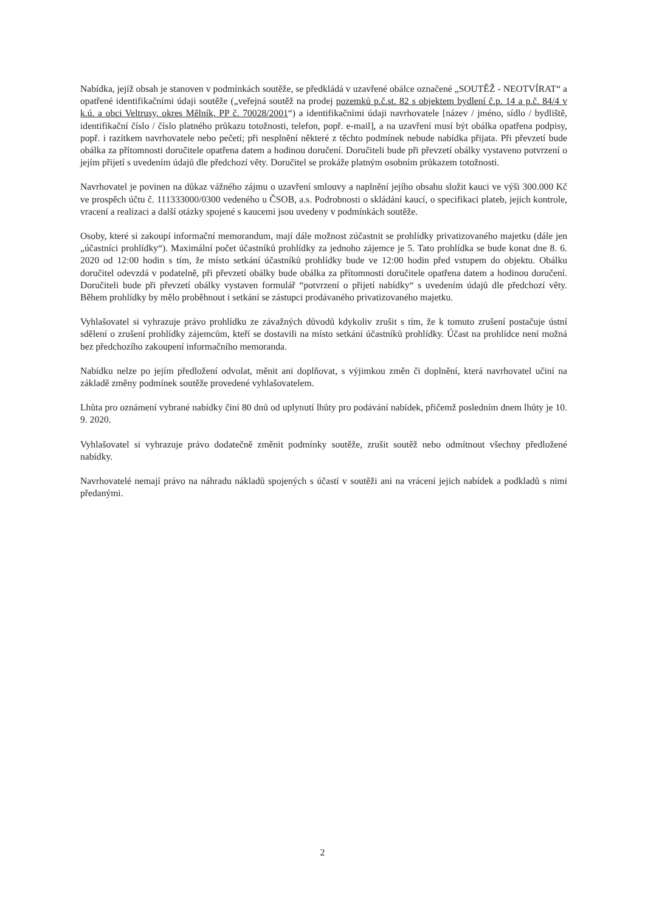Nabídka, jejíž obsah je stanoven v podmínkách soutěže, se předkládá v uzavřené obálce označené „SOUTĚŽ - NEOTVÍRAT“ a opatřené identifikačními údaji soutěže („veřejná soutěž na prodej pozemků p.č.st. 82 s objektem bydlení č.p. 14 a p.č. 84/4 v k.ú. a obci Veltrusy, okres Mělník, PP č. 70028/2001“) a identifikačními údaji navrhovatele [název / jméno, sídlo / bydliště, identifikační číslo / číslo platného průkazu totožnosti, telefon, popř. e-mail], a na uzavření musí být obálka opatřena podpisy, popř. i razítkem navrhovatele nebo pečetí; při nesplnění některé z těchto podmínek nebude nabídka přijata. Při převzetí bude obálka za přítomnosti doručitele opatřena datem a hodinou doručení. Doručiteli bude při převzetí obálky vystaveno potvrzení o jejím přijetí s uvedením údajů dle předchozí věty. Doručitel se prokáže platným osobním průkazem totožnosti.
Navrhovatel je povinen na důkaz vážného zájmu o uzavření smlouvy a naplnění jejího obsahu složit kauci ve výši 300.000 Kč ve prospěch účtu č. 111333000/0300 vedeného u ČSOB, a.s. Podrobnosti o skládání kaucí, o specifikaci plateb, jejich kontrole, vracení a realizaci a další otázky spojené s kaucemi jsou uvedeny v podmínkách soutěže.
Osoby, které si zakoupí informační memorandum, mají dále možnost zúčastnit se prohlídky privatizovaného majetku (dále jen „účastníci prohlídky“). Maximální počet účastníků prohlídky za jednoho zájemce je 5. Tato prohlídka se bude konat dne 8. 6. 2020 od 12:00 hodin s tím, že místo setkání účastníků prohlídky bude ve 12:00 hodin před vstupem do objektu. Obálku doručitel odevzdá v podatelně, při převzetí obálky bude obálka za přítomnosti doručitele opatřena datem a hodinou doručení. Doručiteli bude při převzetí obálky vystaven formulář “potvrzení o přijetí nabídky“ s uvedením údajů dle předchozí věty. Během prohlídky by mělo proběhnout i setkání se zástupci prodávaného privatizovaného majetku.
Vyhlašovatel si vyhrazuje právo prohlídku ze závažných důvodů kdykoliv zrušit s tím, že k tomuto zrušení postačuje ústní sdělení o zrušení prohlídky zájemcům, kteří se dostavili na místo setkání účastníků prohlídky. Účast na prohlídce není možná bez předchozího zakoupení informačního memoranda.
Nabídku nelze po jejím předložení odvolat, měnit ani doplňovat, s výjimkou změn či doplnění, která navrhovatel učiní na základě změny podmínek soutěže provedené vyhlašovatelem.
Lhůta pro oznámení vybrané nabídky činí 80 dnů od uplynutí lhůty pro podávání nabídek, přičemž posledním dnem lhůty je 10. 9. 2020.
Vyhlašovatel si vyhrazuje právo dodatečně změnit podmínky soutěže, zrušit soutěž nebo odmítnout všechny předložené nabídky.
Navrhovatelé nemají právo na náhradu nákladů spojených s účastí v soutěži ani na vrácení jejich nabídek a podkladů s nimi předanými.
2